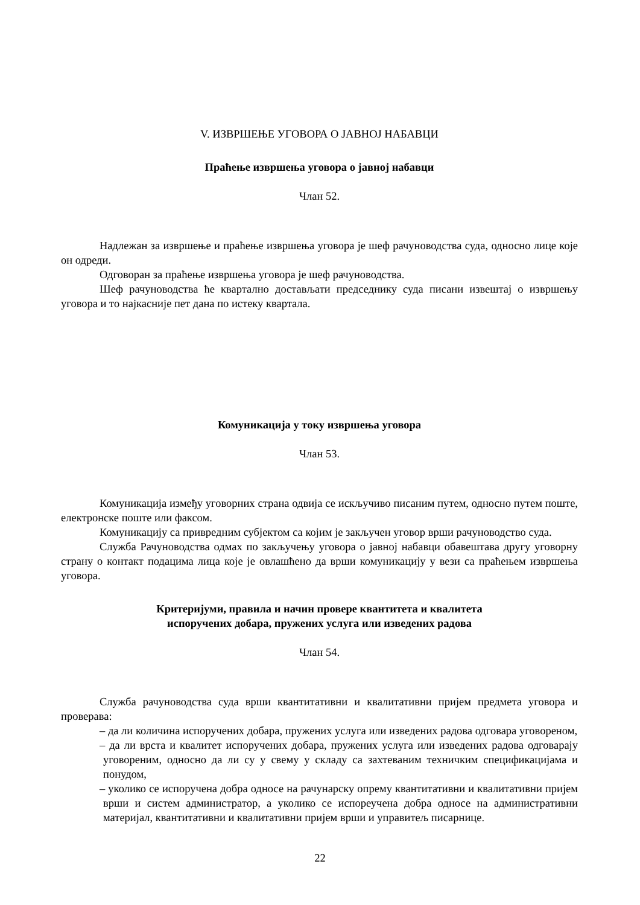V. ИЗВРШЕЊЕ УГОВОРА О ЈАВНОЈ НАБАВЦИ
Праћење извршења уговора о јавној набавци
Члан 52.
Надлежан за извршење и праћење извршења уговора је шеф рачуноводства суда, односно лице које он одреди.
Одговоран за праћење извршења уговора је шеф рачуноводства.
Шеф рачуноводства ће квартално достављати председнику суда писани извештај о извршењу уговора и то најкасније пет дана по истеку квартала.
Комуникација у току извршења уговора
Члан 53.
Комуникација између уговорних страна одвија се искључиво писаним путем, односно путем поште, електронске поште или факсом.
Комуникацију са привредним субјектом са којим је закључен уговор врши рачуноводство суда.
Служба Рачуноводства одмах по закључењу уговора о јавној набавци обавештава другу уговорну страну о контакт подацима лица које је овлашћено да врши комуникацију у вези са праћењем извршења уговора.
Критеријуми, правила и начин провере квантитета и квалитета
испоручених добара, пружених услуга или изведених радова
Члан 54.
Служба рачуноводства суда врши квантитативни и квалитативни пријем предмета уговора и проверава:
– да ли количина испоручених добара, пружених услуга или изведених радова одговара уговореном,
– да ли врста и квалитет испоручених добара, пружених услуга или изведених радова одговарају уговореним, односно да ли су у свему у складу са захтеваним техничким спецификацијама и понудом,
– уколико се испоручена добра односе на рачунарску опрему квантитативни и квалитативни пријем врши и систем администратор, а уколико се испореучена добра односе на административни материјал, квантитативни и квалитативни пријем врши и управитељ писарнице.
22